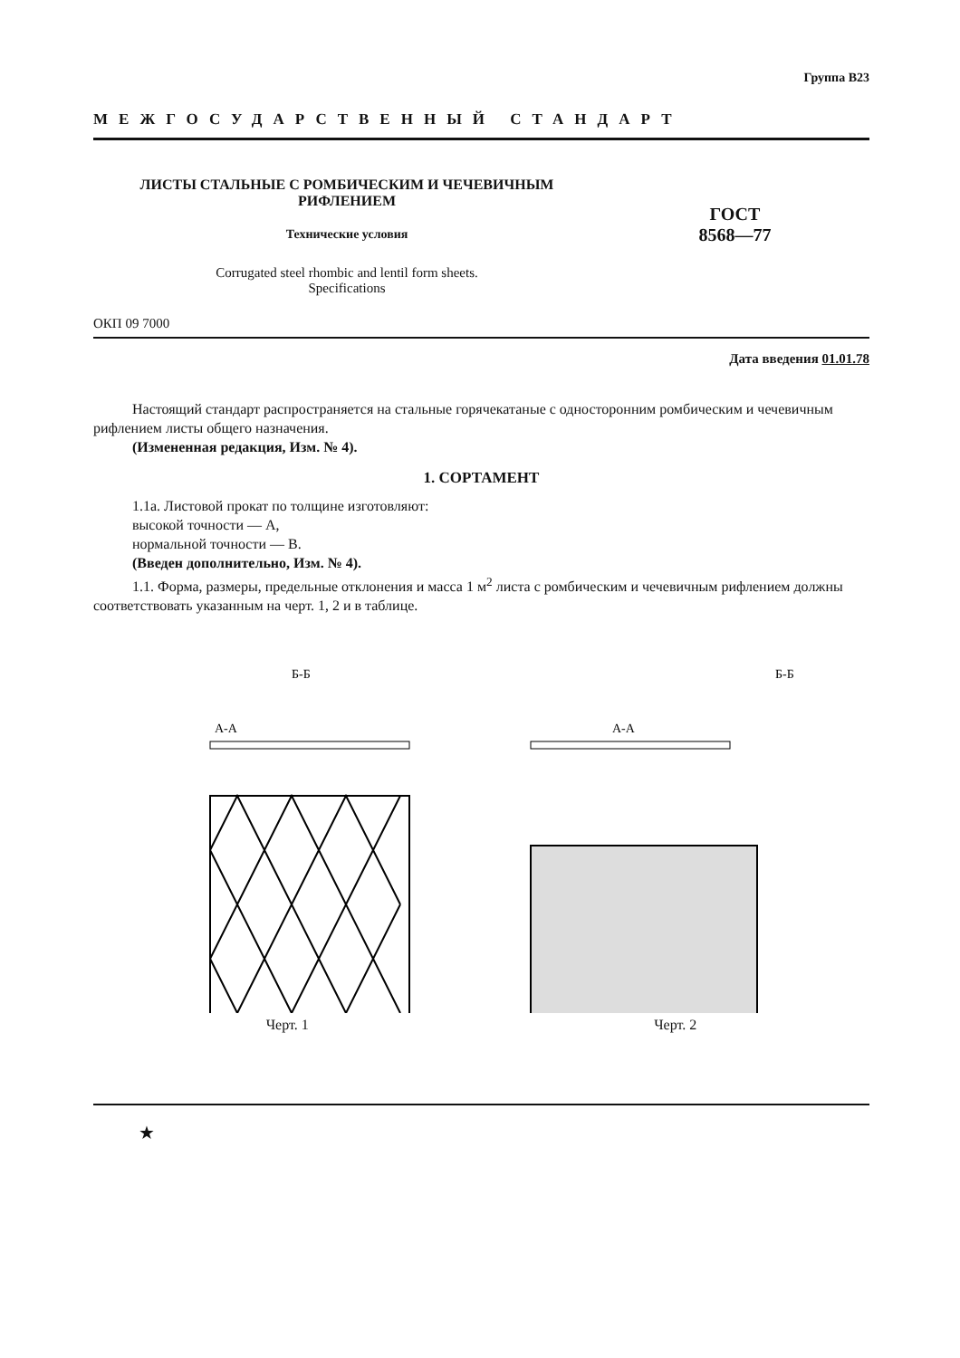Группа В23
МЕЖГОСУДАРСТВЕННЫЙ СТАНДАРТ
ЛИСТЫ СТАЛЬНЫЕ С РОМБИЧЕСКИМ И ЧЕЧЕВИЧНЫМ
РИФЛЕНИЕМ
Технические условия
ГОСТ
8568—77
Corrugated steel rhombic and lentil form sheets.
Specifications
ОКП 09 7000
Дата введения 01.01.78
Настоящий стандарт распространяется на стальные горячекатаные с односторонним ромбическим и чечевичным рифлением листы общего назначения.
(Измененная редакция, Изм. № 4).
1. СОРТАМЕНТ
1.1а. Листовой прокат по толщине изготовляют:
высокой точности — А,
нормальной точности — В.
(Введен дополнительно, Изм. № 4).
1.1. Форма, размеры, предельные отклонения и масса 1 м<sup>2</sup> листа с ромбическим и чечевичным рифлением должны соответствовать указанным на черт. 1, 2 и в таблице.
Б-Б
А-А
Черт. 1
А-А
Б-Б
Черт. 2
★